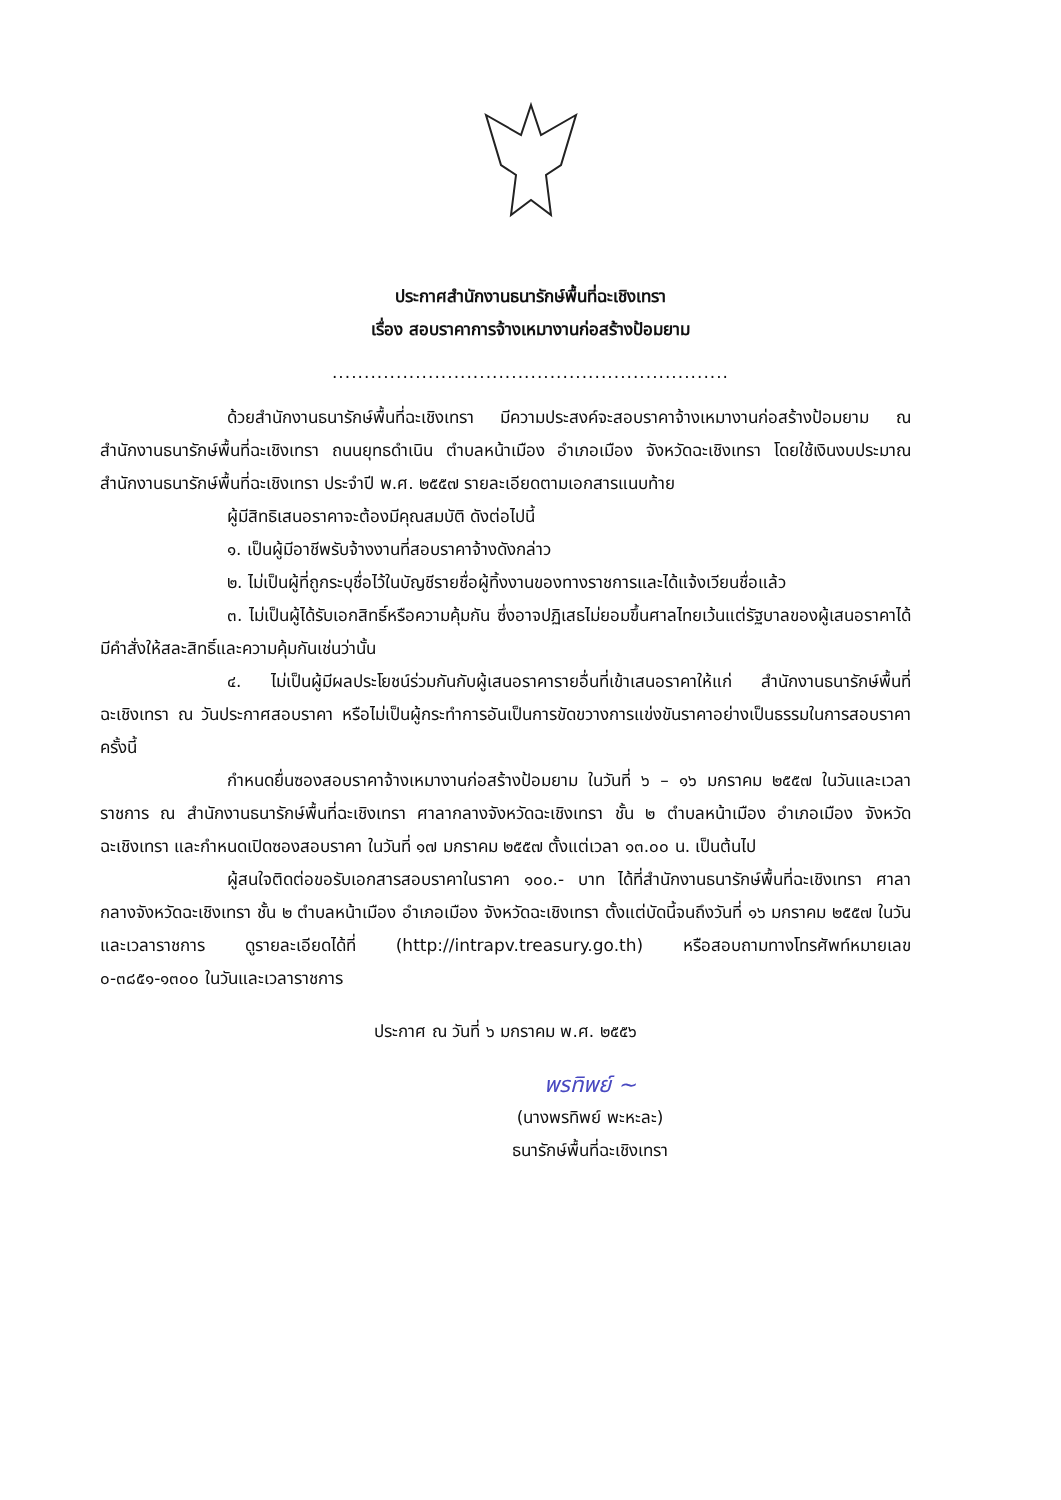ประกาศสำนักงานธนารักษ์พื้นที่ฉะเชิงเทรา
เรื่อง สอบราคาการจ้างเหมางานก่อสร้างป้อมยาม
..............................................................
ด้วยสำนักงานธนารักษ์พื้นที่ฉะเชิงเทรา มีความประสงค์จะสอบราคาจ้างเหมางานก่อสร้างป้อมยาม ณ สำนักงานธนารักษ์พื้นที่ฉะเชิงเทรา ถนนยุทธดำเนิน ตำบลหน้าเมือง อำเภอเมือง จังหวัดฉะเชิงเทรา โดยใช้เงินงบประมาณสำนักงานธนารักษ์พื้นที่ฉะเชิงเทรา ประจำปี พ.ศ. ๒๕๕๗ รายละเอียดตามเอกสารแนบท้าย
ผู้มีสิทธิเสนอราคาจะต้องมีคุณสมบัติ ดังต่อไปนี้
๑. เป็นผู้มีอาชีพรับจ้างงานที่สอบราคาจ้างดังกล่าว
๒. ไม่เป็นผู้ที่ถูกระบุชื่อไว้ในบัญชีรายชื่อผู้ทิ้งงานของทางราชการและได้แจ้งเวียนชื่อแล้ว
๓. ไม่เป็นผู้ได้รับเอกสิทธิ์หรือความคุ้มกัน ซึ่งอาจปฏิเสธไม่ยอมขึ้นศาลไทยเว้นแต่รัฐบาลของผู้เสนอราคาได้มีคำสั่งให้สละสิทธิ์และความคุ้มกันเช่นว่านั้น
๔. ไม่เป็นผู้มีผลประโยชน์ร่วมกันกับผู้เสนอราคารายอื่นที่เข้าเสนอราคาให้แก่ สำนักงานธนารักษ์พื้นที่ฉะเชิงเทรา ณ วันประกาศสอบราคา หรือไม่เป็นผู้กระทำการอันเป็นการขัดขวางการแข่งขันราคาอย่างเป็นธรรมในการสอบราคา ครั้งนี้
กำหนดยื่นซองสอบราคาจ้างเหมางานก่อสร้างป้อมยาม ในวันที่ ๖ – ๑๖ มกราคม ๒๕๕๗ ในวันและเวลาราชการ ณ สำนักงานธนารักษ์พื้นที่ฉะเชิงเทรา ศาลากลางจังหวัดฉะเชิงเทรา ชั้น ๒ ตำบลหน้าเมือง อำเภอเมือง จังหวัดฉะเชิงเทรา และกำหนดเปิดซองสอบราคา ในวันที่ ๑๗ มกราคม ๒๕๕๗ ตั้งแต่เวลา ๑๓.๐๐ น. เป็นต้นไป
ผู้สนใจติดต่อขอรับเอกสารสอบราคาในราคา ๑๐๐.- บาท ได้ที่สำนักงานธนารักษ์พื้นที่ฉะเชิงเทรา ศาลากลางจังหวัดฉะเชิงเทรา ชั้น ๒ ตำบลหน้าเมือง อำเภอเมือง จังหวัดฉะเชิงเทรา ตั้งแต่บัดนี้จนถึงวันที่ ๑๖ มกราคม ๒๕๕๗ ในวันและเวลาราชการ ดูรายละเอียดได้ที่ (http://intrapv.treasury.go.th) หรือสอบถามทางโทรศัพท์หมายเลข ๐-๓๘๕๑-๑๓๐๐ ในวันและเวลาราชการ
ประกาศ ณ วันที่ ๖ มกราคม พ.ศ. ๒๕๕๖
พรทิพย์ ~
(นางพรทิพย์ พะหะละ)
ธนารักษ์พื้นที่ฉะเชิงเทรา